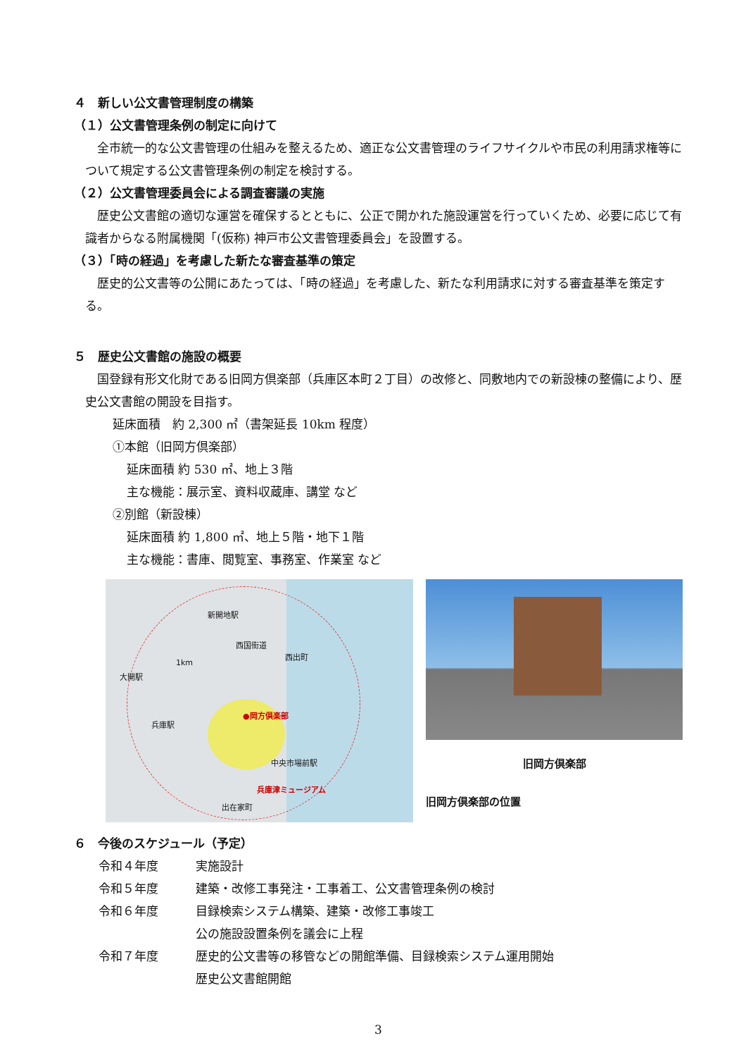４　新しい公文書管理制度の構築
（１）公文書管理条例の制定に向けて
全市統一的な公文書管理の仕組みを整えるため、適正な公文書管理のライフサイクルや市民の利用請求権等について規定する公文書管理条例の制定を検討する。
（２）公文書管理委員会による調査審議の実施
歴史公文書館の適切な運営を確保するとともに、公正で開かれた施設運営を行っていくため、必要に応じて有識者からなる附属機関「(仮称) 神戸市公文書管理委員会」を設置する。
（３）「時の経過」を考慮した新たな審査基準の策定
歴史的公文書等の公開にあたっては、「時の経過」を考慮した、新たな利用請求に対する審査基準を策定する。
５　歴史公文書館の施設の概要
国登録有形文化財である旧岡方倶楽部（兵庫区本町２丁目）の改修と、同敷地内での新設棟の整備により、歴史公文書館の開設を目指す。
延床面積　約 2,300 ㎡（書架延長 10km 程度）
①本館（旧岡方倶楽部）
延床面積 約 530 ㎡、地上３階
主な機能：展示室、資料収蔵庫、講堂 など
②別館（新設棟）
延床面積 約 1,800 ㎡、地上５階・地下１階
主な機能：書庫、閲覧室、事務室、作業室 など
●岡方倶楽部
1km
新開地駅
西国街道
西出町
中央市場前駅
兵庫津ミュージアム
兵庫駅
大開駅
出在家町
旧岡方倶楽部
旧岡方倶楽部の位置
６　今後のスケジュール（予定）
令和４年度 実施設計
令和５年度 建築・改修工事発注・工事着工、公文書管理条例の検討
令和６年度 目録検索システム構築、建築・改修工事竣工
公の施設設置条例を議会に上程
令和７年度 歴史的公文書等の移管などの開館準備、目録検索システム運用開始
歴史公文書館開館
3